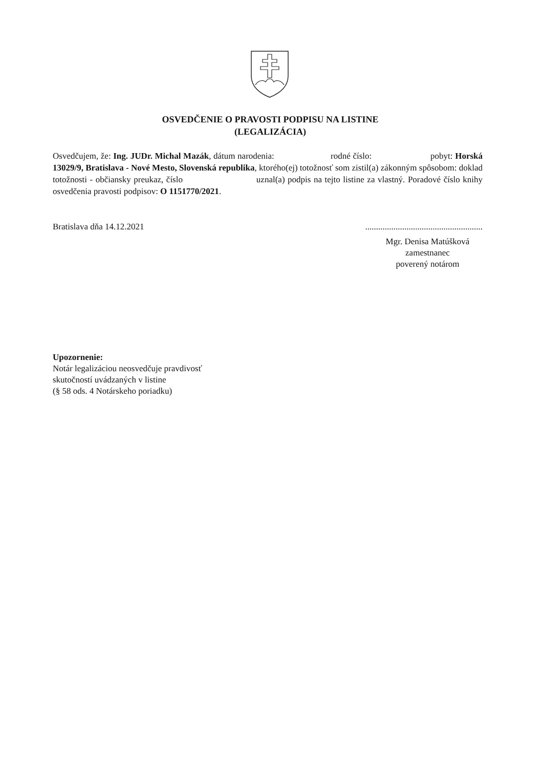OSVEDČENIE O PRAVOSTI PODPISU NA LISTINE
(LEGALIZÁCIA)
Osvedčujem, že: Ing. JUDr. Michal Mazák, dátum narodenia: rodné číslo: pobyt: Horská 13029/9, Bratislava - Nové Mesto, Slovenská republika, ktorého(ej) totožnosť som zistil(a) zákonným spôsobom: doklad totožnosti - občiansky preukaz, číslo uznal(a) podpis na tejto listine za vlastný. Poradové číslo knihy osvedčenia pravosti podpisov: O 1151770/2021.
Bratislava dňa 14.12.2021......................................................
Mgr. Denisa Matúšková
zamestnanec
poverený notárom
Upozornenie:
Notár legalizáciou neosvedčuje pravdivosť
skutočností uvádzaných v listine
(§ 58 ods. 4 Notárskeho poriadku)